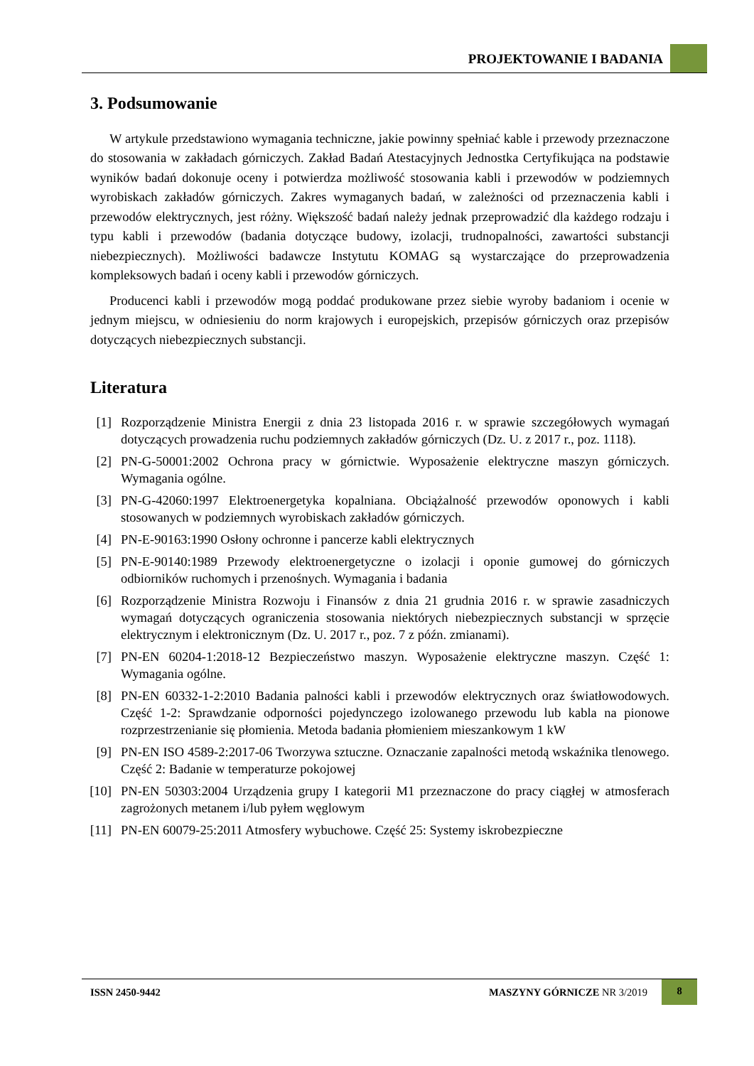PROJEKTOWANIE I BADANIA
3. Podsumowanie
W artykule przedstawiono wymagania techniczne, jakie powinny spełniać kable i przewody przeznaczone do stosowania w zakładach górniczych. Zakład Badań Atestacyjnych Jednostka Certyfikująca na podstawie wyników badań dokonuje oceny i potwierdza możliwość stosowania kabli i przewodów w podziemnych wyrobiskach zakładów górniczych. Zakres wymaganych badań, w zależności od przeznaczenia kabli i przewodów elektrycznych, jest różny. Większość badań należy jednak przeprowadzić dla każdego rodzaju i typu kabli i przewodów (badania dotyczące budowy, izolacji, trudnopalności, zawartości substancji niebezpiecznych). Możliwości badawcze Instytutu KOMAG są wystarczające do przeprowadzenia kompleksowych badań i oceny kabli i przewodów górniczych.
Producenci kabli i przewodów mogą poddać produkowane przez siebie wyroby badaniom i ocenie w jednym miejscu, w odniesieniu do norm krajowych i europejskich, przepisów górniczych oraz przepisów dotyczących niebezpiecznych substancji.
Literatura
[1] Rozporządzenie Ministra Energii z dnia 23 listopada 2016 r. w sprawie szczegółowych wymagań dotyczących prowadzenia ruchu podziemnych zakładów górniczych (Dz. U. z 2017 r., poz. 1118).
[2] PN-G-50001:2002 Ochrona pracy w górnictwie. Wyposażenie elektryczne maszyn górniczych. Wymagania ogólne.
[3] PN-G-42060:1997 Elektroenergetyka kopalniana. Obciążalność przewodów oponowych i kabli stosowanych w podziemnych wyrobiskach zakładów górniczych.
[4] PN-E-90163:1990 Osłony ochronne i pancerze kabli elektrycznych
[5] PN-E-90140:1989 Przewody elektroenergetyczne o izolacji i oponie gumowej do górniczych odbiorników ruchomych i przenośnych. Wymagania i badania
[6] Rozporządzenie Ministra Rozwoju i Finansów z dnia 21 grudnia 2016 r. w sprawie zasadniczych wymagań dotyczących ograniczenia stosowania niektórych niebezpiecznych substancji w sprzęcie elektrycznym i elektronicznym (Dz. U. 2017 r., poz. 7 z późn. zmianami).
[7] PN-EN 60204-1:2018-12 Bezpieczeństwo maszyn. Wyposażenie elektryczne maszyn. Część 1: Wymagania ogólne.
[8] PN-EN 60332-1-2:2010 Badania palności kabli i przewodów elektrycznych oraz światłowodowych. Część 1-2: Sprawdzanie odporności pojedynczego izolowanego przewodu lub kabla na pionowe rozprzestrzenianie się płomienia. Metoda badania płomieniem mieszankowym 1 kW
[9] PN-EN ISO 4589-2:2017-06 Tworzywa sztuczne. Oznaczanie zapalności metodą wskaźnika tlenowego. Część 2: Badanie w temperaturze pokojowej
[10] PN-EN 50303:2004 Urządzenia grupy I kategorii M1 przeznaczone do pracy ciągłej w atmosferach zagrożonych metanem i/lub pyłem węglowym
[11] PN-EN 60079-25:2011 Atmosfery wybuchowe. Część 25: Systemy iskrobezpieczne
ISSN 2450-9442 MASZYNY GÓRNICZE NR 3/2019
8